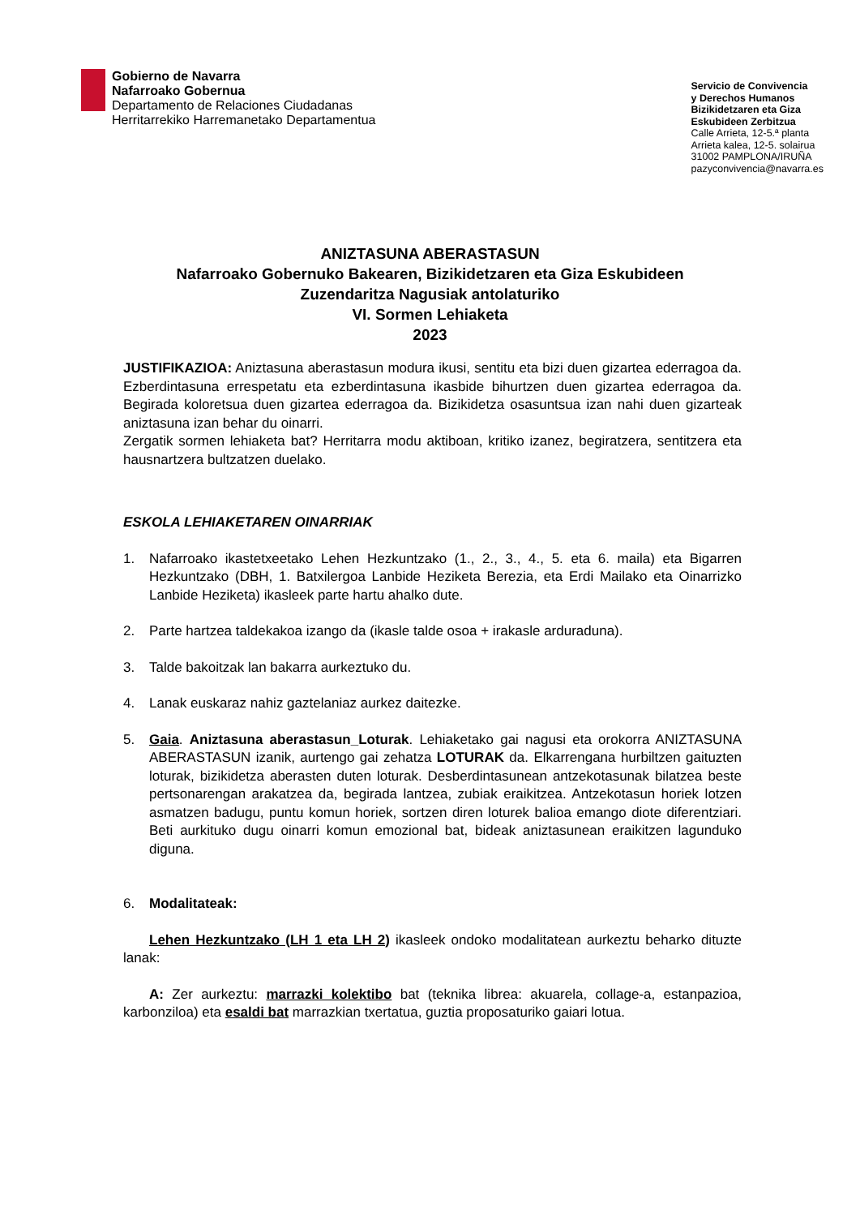Gobierno de Navarra
Nafarroako Gobernua
Departamento de Relaciones Ciudadanas
Herritarrekiko Harremanetako Departamentua
Servicio de Convivencia
y Derechos Humanos
Bizikidetzaren eta Giza
Eskubideen Zerbitzua
Calle Arrieta, 12-5.ª planta
Arrieta kalea, 12-5. solairua
31002 PAMPLONA/IRUÑA
pazyconvivencia@navarra.es
ANIZTASUNA ABERASTASUN
Nafarroako Gobernuko Bakearen, Bizikidetzaren eta Giza Eskubideen
Zuzendaritza Nagusiak antolaturiko
VI. Sormen Lehiaketa
2023
JUSTIFIKAZIOA: Aniztasuna aberastasun modura ikusi, sentitu eta bizi duen gizartea ederragoa da. Ezberdintasuna errespetatu eta ezberdintasuna ikasbide bihurtzen duen gizartea ederragoa da. Begirada koloretsua duen gizartea ederragoa da. Bizikidetza osasuntsua izan nahi duen gizarteak aniztasuna izan behar du oinarri.
Zergatik sormen lehiaketa bat? Herritarra modu aktiboan, kritiko izanez, begiratzera, sentitzera eta hausnartzera bultzatzen duelako.
ESKOLA LEHIAKETAREN OINARRIAK
1. Nafarroako ikastetxeetako Lehen Hezkuntzako (1., 2., 3., 4., 5. eta 6. maila) eta Bigarren Hezkuntzako (DBH, 1. Batxilergoa Lanbide Heziketa Berezia, eta Erdi Mailako eta Oinarrizko Lanbide Heziketa) ikasleek parte hartu ahalko dute.
2. Parte hartzea taldekakoa izango da (ikasle talde osoa + irakasle arduraduna).
3. Talde bakoitzak lan bakarra aurkeztuko du.
4. Lanak euskaraz nahiz gaztelaniaz aurkez daitezke.
5. Gaia. Aniztasuna aberastasun_Loturak. Lehiaketako gai nagusi eta orokorra ANIZTASUNA ABERASTASUN izanik, aurtengo gai zehatza LOTURAK da. Elkarrengana hurbiltzen gaituzten loturak, bizikidetza aberasten duten loturak. Desberdintasunean antzekotasunak bilatzea beste pertsonarengan arakatzea da, begirada lantzea, zubiak eraikitzea. Antzekotasun horiek lotzen asmatzen badugu, puntu komun horiek, sortzen diren loturek balioa emango diote diferentziari. Beti aurkituko dugu oinarri komun emozional bat, bideak aniztasunean eraikitzen lagunduko diguna.
6. Modalitateak:
Lehen Hezkuntzako (LH 1 eta LH 2) ikasleek ondoko modalitatean aurkeztu beharko dituzte lanak:
A: Zer aurkeztu: marrazki kolektibo bat (teknika librea: akuarela, collage-a, estanpazioa, karbonziloa) eta esaldi bat marrazkian txertatua, guztia proposaturiko gaiari lotua.